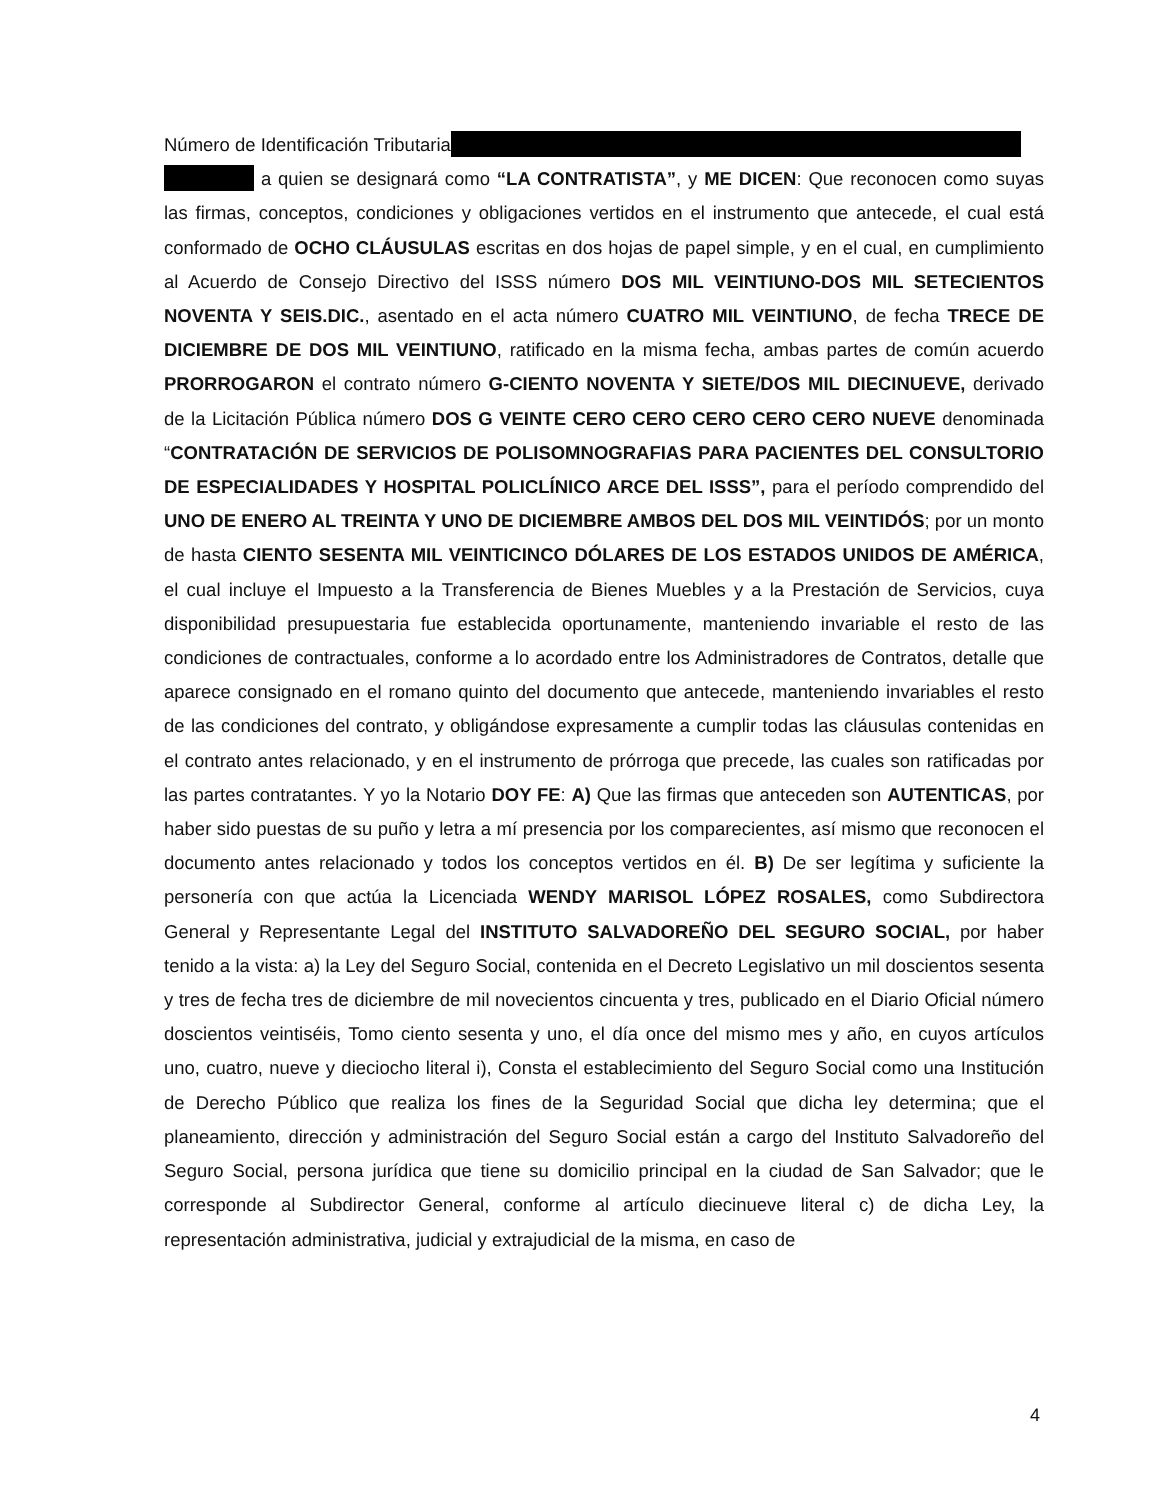Número de Identificación Tributaria
a quien se designará como “LA CONTRATISTA”, y ME DICEN: Que reconocen como suyas las firmas, conceptos, condiciones y obligaciones vertidos en el instrumento que antecede, el cual está conformado de OCHO CLÁUSULAS escritas en dos hojas de papel simple, y en el cual, en cumplimiento al Acuerdo de Consejo Directivo del ISSS número DOS MIL VEINTIUNO-DOS MIL SETECIENTOS NOVENTA Y SEIS.DIC., asentado en el acta número CUATRO MIL VEINTIUNO, de fecha TRECE DE DICIEMBRE DE DOS MIL VEINTIUNO, ratificado en la misma fecha, ambas partes de común acuerdo PRORROGARON el contrato número G-CIENTO NOVENTA Y SIETE/DOS MIL DIECINUEVE, derivado de la Licitación Pública número DOS G VEINTE CERO CERO CERO CERO CERO NUEVE denominada “CONTRATACIÓN DE SERVICIOS DE POLISOMNOGRAFIAS PARA PACIENTES DEL CONSULTORIO DE ESPECIALIDADES Y HOSPITAL POLICLÍNICO ARCE DEL ISSS”, para el período comprendido del UNO DE ENERO AL TREINTA Y UNO DE DICIEMBRE AMBOS DEL DOS MIL VEINTIDÓS; por un monto de hasta CIENTO SESENTA MIL VEINTICINCO DÓLARES DE LOS ESTADOS UNIDOS DE AMÉRICA, el cual incluye el Impuesto a la Transferencia de Bienes Muebles y a la Prestación de Servicios, cuya disponibilidad presupuestaria fue establecida oportunamente, manteniendo invariable el resto de las condiciones de contractuales, conforme a lo acordado entre los Administradores de Contratos, detalle que aparece consignado en el romano quinto del documento que antecede, manteniendo invariables el resto de las condiciones del contrato, y obligándose expresamente a cumplir todas las cláusulas contenidas en el contrato antes relacionado, y en el instrumento de prórroga que precede, las cuales son ratificadas por las partes contratantes. Y yo la Notario DOY FE: A) Que las firmas que anteceden son AUTENTICAS, por haber sido puestas de su puño y letra a mí presencia por los comparecientes, así mismo que reconocen el documento antes relacionado y todos los conceptos vertidos en él. B) De ser legítima y suficiente la personería con que actúa la Licenciada WENDY MARISOL LÓPEZ ROSALES, como Subdirectora General y Representante Legal del INSTITUTO SALVADOREÑO DEL SEGURO SOCIAL, por haber tenido a la vista: a) la Ley del Seguro Social, contenida en el Decreto Legislativo un mil doscientos sesenta y tres de fecha tres de diciembre de mil novecientos cincuenta y tres, publicado en el Diario Oficial número doscientos veintiséis, Tomo ciento sesenta y uno, el día once del mismo mes y año, en cuyos artículos uno, cuatro, nueve y dieciocho literal i), Consta el establecimiento del Seguro Social como una Institución de Derecho Público que realiza los fines de la Seguridad Social que dicha ley determina; que el planeamiento, dirección y administración del Seguro Social están a cargo del Instituto Salvadoreño del Seguro Social, persona jurídica que tiene su domicilio principal en la ciudad de San Salvador; que le corresponde al Subdirector General, conforme al artículo diecinueve literal c) de dicha Ley, la representación administrativa, judicial y extrajudicial de la misma, en caso de
4